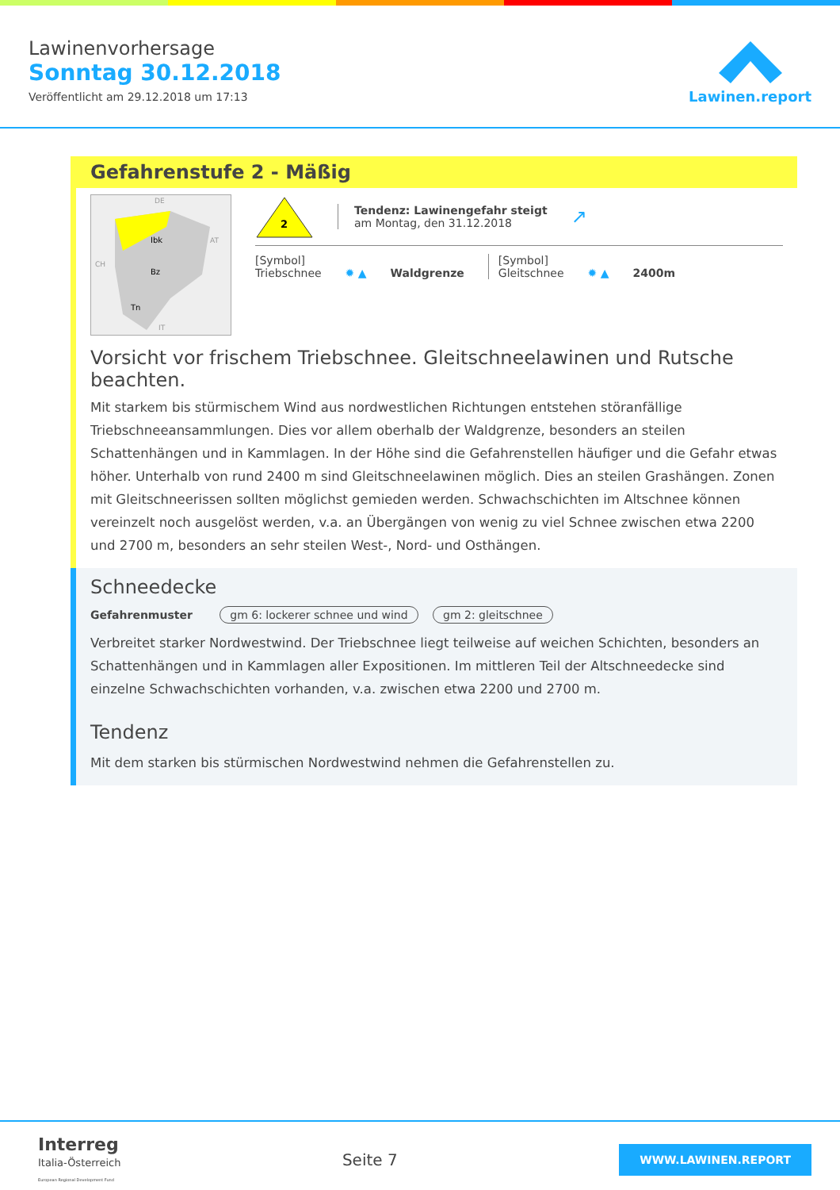Lawinenvorhersage
Sonntag 30.12.2018
Veröffentlicht am 29.12.2018 um 17:13
Lawinen.report
Gefahrenstufe 2 - Mäßig
Ibk
Bz
Tn
DE
AT
CH
IT
2
Tendenz: Lawinengefahr steigt
am Montag, den 31.12.2018
↗
[Symbol]
Triebschnee
✹ ▲
Waldgrenze
[Symbol]
Gleitschnee
✹ ▲
2400m
Vorsicht vor frischem Triebschnee. Gleitschneelawinen und Rutsche beachten.
Mit starkem bis stürmischem Wind aus nordwestlichen Richtungen entstehen störanfällige Triebschneeansammlungen. Dies vor allem oberhalb der Waldgrenze, besonders an steilen Schattenhängen und in Kammlagen. In der Höhe sind die Gefahrenstellen häufiger und die Gefahr etwas höher. Unterhalb von rund 2400 m sind Gleitschneelawinen möglich. Dies an steilen Grashängen. Zonen mit Gleitschneerissen sollten möglichst gemieden werden. Schwachschichten im Altschnee können vereinzelt noch ausgelöst werden, v.a. an Übergängen von wenig zu viel Schnee zwischen etwa 2200 und 2700 m, besonders an sehr steilen West-, Nord- und Osthängen.
Schneedecke
Gefahrenmuster gm 6: lockerer schnee und wind gm 2: gleitschnee
Verbreitet starker Nordwestwind. Der Triebschnee liegt teilweise auf weichen Schichten, besonders an Schattenhängen und in Kammlagen aller Expositionen. Im mittleren Teil der Altschneedecke sind einzelne Schwachschichten vorhanden, v.a. zwischen etwa 2200 und 2700 m.
Tendenz
Mit dem starken bis stürmischen Nordwestwind nehmen die Gefahrenstellen zu.
Interreg
Italia-Österreich
European Regional Development Fund
Seite 7
WWW.LAWINEN.REPORT